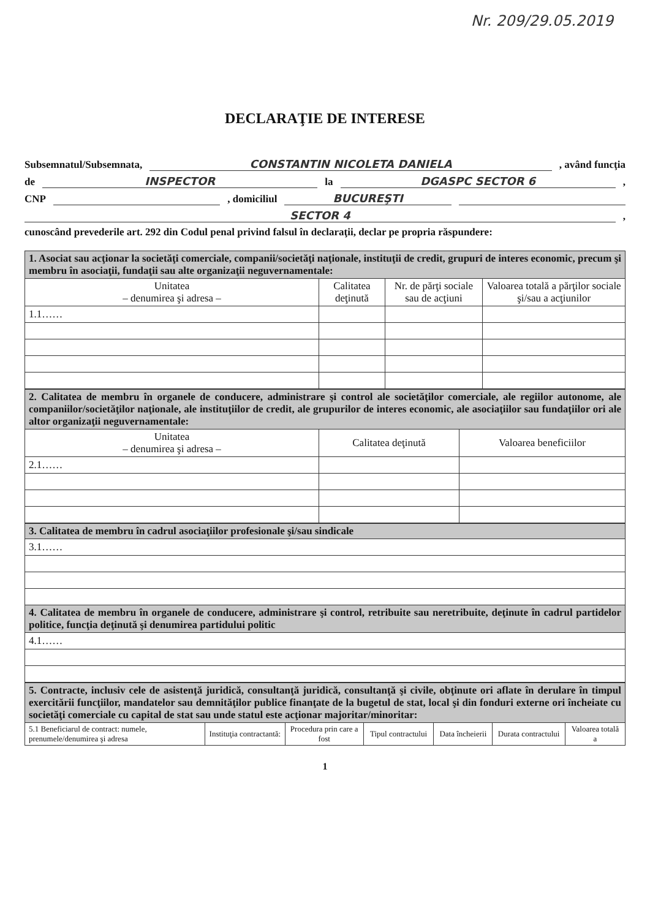Nr. 209/29.05.2019
DECLARAŢIE DE INTERESE
Subsemnatul/Subsemnata, CONSTANTIN NICOLETA DANIELA , având funcţia
de INSPECTOR la DGASPC SECTOR 6 ,
CNP , domiciliul BUCUREŞTI
SECTOR 4 ,
cunoscând prevederile art. 292 din Codul penal privind falsul în declaraţii, declar pe propria răspundere:
| 1. Asociat sau acţionar la societăţi comerciale, companii/societăţi naţionale, instituţii de credit, grupuri de interes economic, precum şi membru în asociaţii, fundaţii sau alte organizaţii neguvernamentale: | | | |
| Unitatea – denumirea şi adresa – | Calitatea deţinută | Nr. de părţi sociale sau de acţiuni | Valoarea totală a părţilor sociale şi/sau a acţiunilor |
| 1.1…… | | | |
| 2. Calitatea de membru în organele de conducere, administrare şi control ale societăţilor comerciale, ale regiilor autonome, ale companiilor/societăţilor naţionale, ale instituţiilor de credit, ale grupurilor de interes economic, ale asociaţiilor sau fundaţiilor ori ale altor organizaţii neguvernamentale: | | |
| Unitatea – denumirea şi adresa – | Calitatea deţinută | Valoarea beneficiilor |
| 2.1…… | | |
| 3. Calitatea de membru în cadrul asociaţiilor profesionale şi/sau sindicale |
| 3.1…… |
| 4. Calitatea de membru în organele de conducere, administrare şi control, retribuite sau neretribuite, deţinute în cadrul partidelor politice, funcţia deţinută şi denumirea partidului politic |
| 4.1…… |
| 5. Contracte, inclusiv cele de asistenţă juridică, consultanţă juridică, consultanţă şi civile, obţinute ori aflate în derulare în timpul exercitării funcţiilor, mandatelor sau demnităţilor publice finanţate de la bugetul de stat, local şi din fonduri externe ori încheiate cu societăţi comerciale cu capital de stat sau unde statul este acţionar majoritar/minoritar: | | | | | | |
| 5.1 Beneficiarul de contract: numele, prenumele/denumirea şi adresa | Instituţia contractantă: | Procedura prin care a fost | Tipul contractului | Data încheierii | Durata contractului | Valoarea totală a |
1